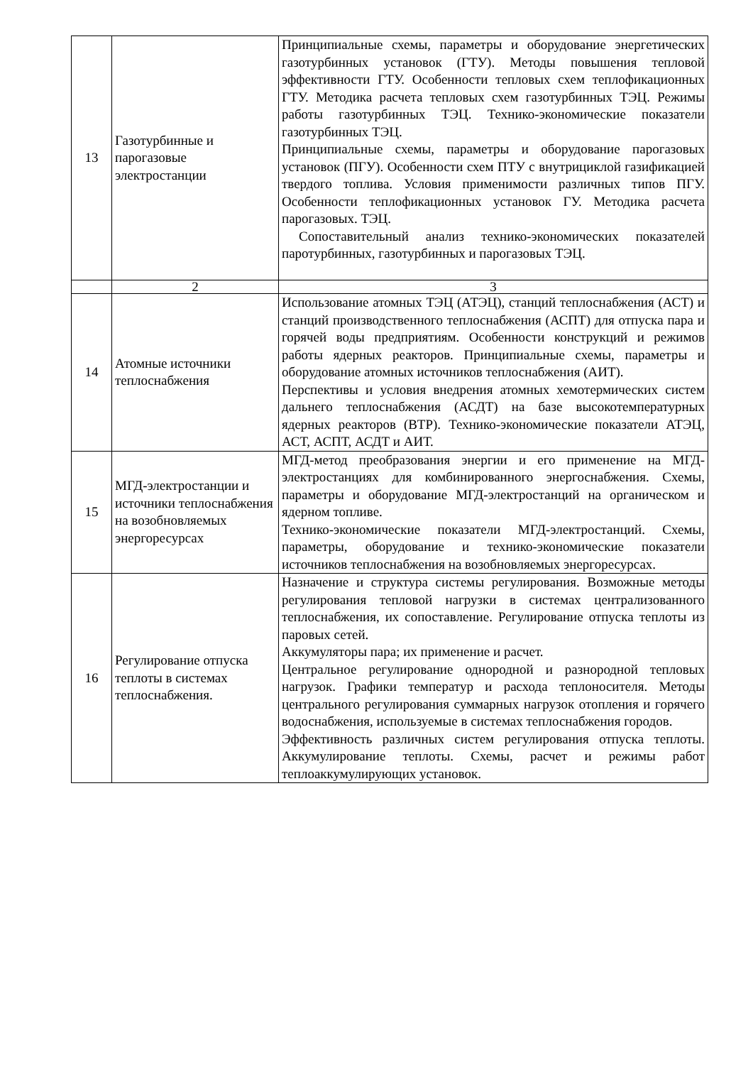| 13 | Газотурбинные и парогазовые электростанции | Принципиальные схемы, параметры и оборудование энергетических газотурбинных установок (ГТУ). Методы повышения тепловой эффективности ГТУ. Особенности тепловых схем теплофикационных ГТУ. Методика расчета тепловых схем газотурбинных ТЭЦ. Режимы работы газотурбинных ТЭЦ. Технико-экономические показатели газотурбинных ТЭЦ. Принципиальные схемы, параметры и оборудование парогазовых установок (ПГУ). Особенности схем ПТУ с внутрициклой газификацией твердого топлива. Условия применимости различных типов ПГУ. Особенности теплофикационных установок ГУ. Методика расчета парогазовых. ТЭЦ. Сопоставительный анализ технико-экономических показателей паротурбинных, газотурбинных и парогазовых ТЭЦ. |
| | 2 | 3 |
| 14 | Атомные источники теплоснабжения | Использование атомных ТЭЦ (АТЭЦ), станций теплоснабжения (АСТ) и станций производственного теплоснабжения (АСПТ) для отпуска пара и горячей воды предприятиям. Особенности конструкций и режимов работы ядерных реакторов. Принципиальные схемы, параметры и оборудование атомных источников теплоснабжения (АИТ). Перспективы и условия внедрения атомных хемотермических систем дальнего теплоснабжения (АСДТ) на базе высокотемпературных ядерных реакторов (ВТР). Технико-экономические показатели АТЭЦ, АСТ, АСПТ, АСДТ и АИТ. |
| 15 | МГД-электростанции и источники теплоснабжения на возобновляемых энергоресурсах | МГД-метод преобразования энергии и его применение на МГД-электростанциях для комбинированного энергоснабжения. Схемы, параметры и оборудование МГД-электростанций на органическом и ядерном топливе. Технико-экономические показатели МГД-электростанций. Схемы, параметры, оборудование и технико-экономические показатели источников теплоснабжения на возобновляемых энергоресурсах. |
| 16 | Регулирование отпуска теплоты в системах теплоснабжения. | Назначение и структура системы регулирования. Возможные методы регулирования тепловой нагрузки в системах централизованного теплоснабжения, их сопоставление. Регулирование отпуска теплоты из паровых сетей. Аккумуляторы пара; их применение и расчет. Центральное регулирование однородной и разнородной тепловых нагрузок. Графики температур и расхода теплоносителя. Методы центрального регулирования суммарных нагрузок отопления и горячего водоснабжения, используемые в системах теплоснабжения городов. Эффективность различных систем регулирования отпуска теплоты. Аккумулирование теплоты. Схемы, расчет и режимы работ теплоаккумулирующих установок. |